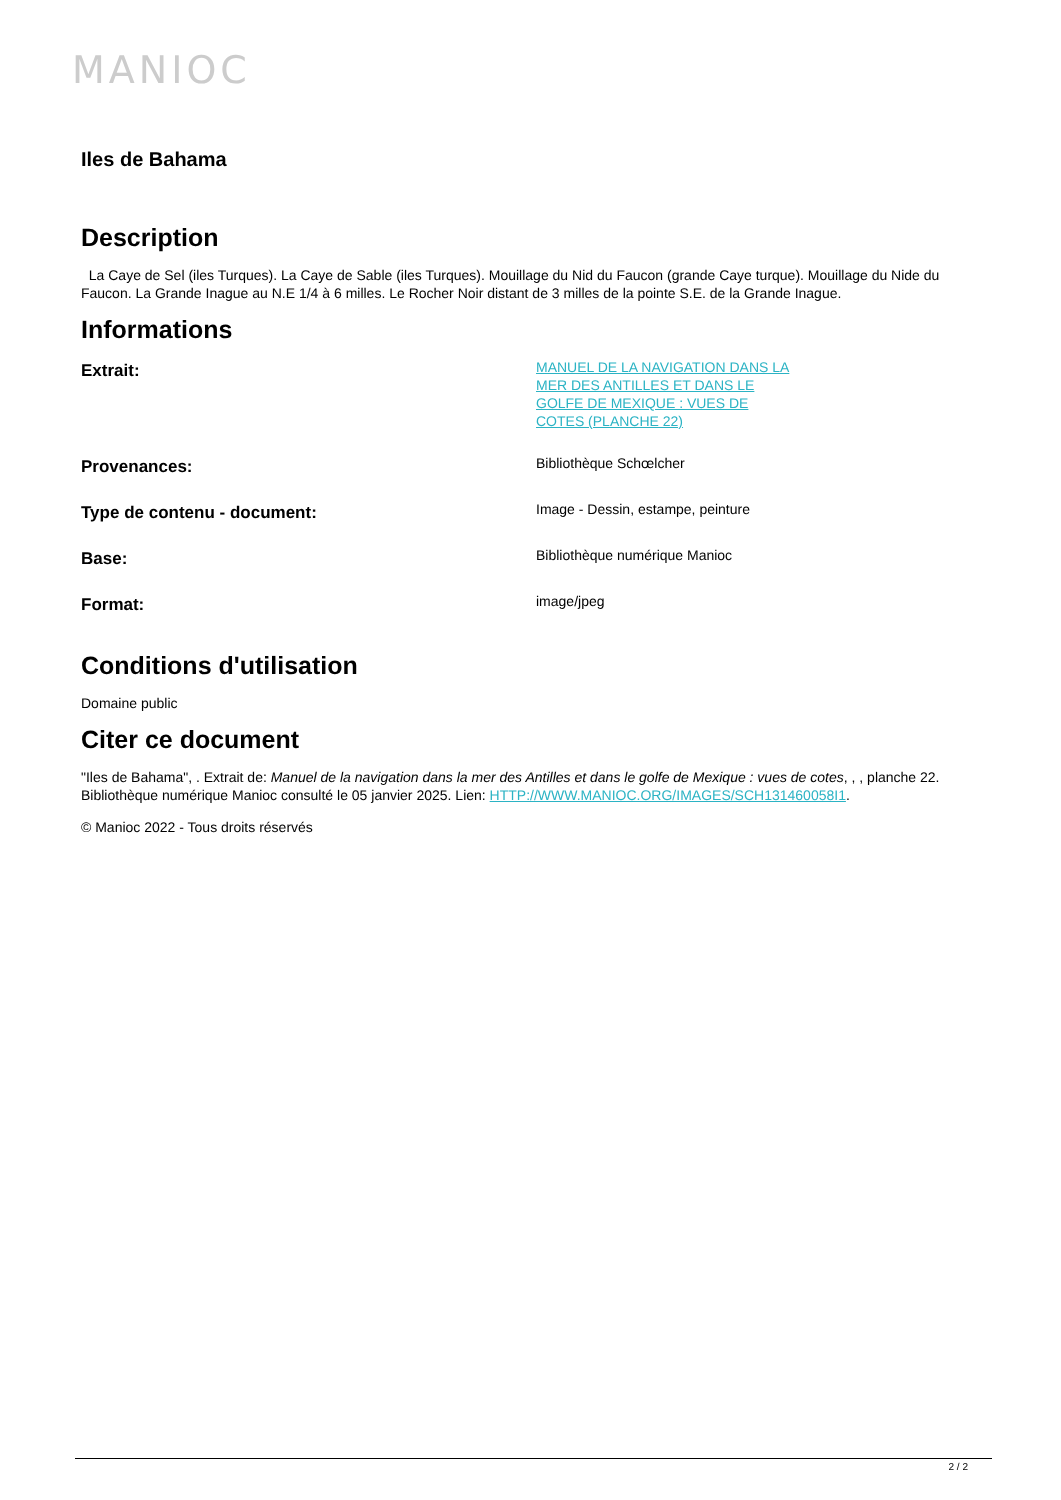MANIOC
Iles de Bahama
Description
La Caye de Sel (iles Turques). La Caye de Sable (iles Turques). Mouillage du Nid du Faucon (grande Caye turque). Mouillage du Nide du Faucon. La Grande Inague au N.E 1/4 à 6 milles. Le Rocher Noir distant de 3 milles de la pointe S.E. de la Grande Inague.
Informations
| Extrait: | MANUEL DE LA NAVIGATION DANS LA MER DES ANTILLES ET DANS LE GOLFE DE MEXIQUE : VUES DE COTES (PLANCHE 22) |
| Provenances: | Bibliothèque Schœlcher |
| Type de contenu - document: | Image - Dessin, estampe, peinture |
| Base: | Bibliothèque numérique Manioc |
| Format: | image/jpeg |
Conditions d'utilisation
Domaine public
Citer ce document
"Iles de Bahama", . Extrait de: Manuel de la navigation dans la mer des Antilles et dans le golfe de Mexique : vues de cotes, , , planche 22. Bibliothèque numérique Manioc consulté le 05 janvier 2025. Lien: HTTP://WWW.MANIOC.ORG/IMAGES/SCH131460058I1.
© Manioc 2022 - Tous droits réservés
2 / 2